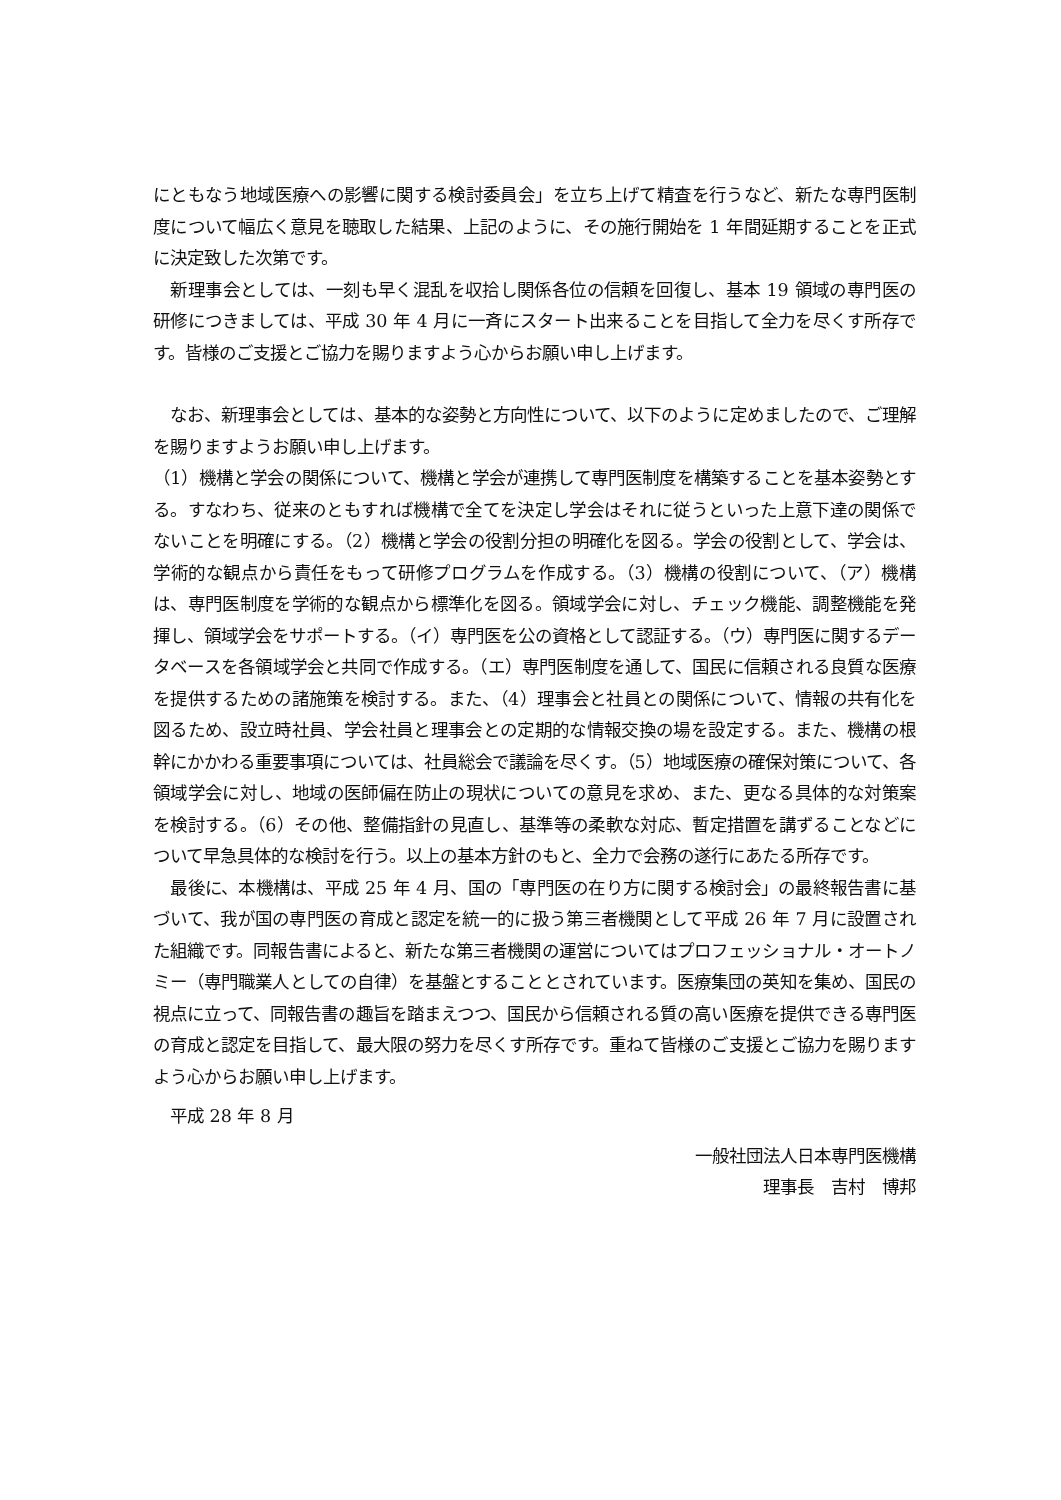にともなう地域医療への影響に関する検討委員会」を立ち上げて精査を行うなど、新たな専門医制度について幅広く意見を聴取した結果、上記のように、その施行開始を 1 年間延期することを正式に決定致した次第です。
　新理事会としては、一刻も早く混乱を収拾し関係各位の信頼を回復し、基本 19 領域の専門医の研修につきましては、平成 30 年 4 月に一斉にスタート出来ることを目指して全力を尽くす所存です。皆様のご支援とご協力を賜りますよう心からお願い申し上げます。
　なお、新理事会としては、基本的な姿勢と方向性について、以下のように定めましたので、ご理解を賜りますようお願い申し上げます。
（1）機構と学会の関係について、機構と学会が連携して専門医制度を構築することを基本姿勢とする。すなわち、従来のともすれば機構で全てを決定し学会はそれに従うといった上意下達の関係でないことを明確にする。（2）機構と学会の役割分担の明確化を図る。学会の役割として、学会は、学術的な観点から責任をもって研修プログラムを作成する。（3）機構の役割について、（ア）機構は、専門医制度を学術的な観点から標準化を図る。領域学会に対し、チェック機能、調整機能を発揮し、領域学会をサポートする。（イ）専門医を公の資格として認証する。（ウ）専門医に関するデータベースを各領域学会と共同で作成する。（エ）専門医制度を通して、国民に信頼される良質な医療を提供するための諸施策を検討する。また、（4）理事会と社員との関係について、情報の共有化を図るため、設立時社員、学会社員と理事会との定期的な情報交換の場を設定する。また、機構の根幹にかかわる重要事項については、社員総会で議論を尽くす。（5）地域医療の確保対策について、各領域学会に対し、地域の医師偏在防止の現状についての意見を求め、また、更なる具体的な対策案を検討する。（6）その他、整備指針の見直し、基準等の柔軟な対応、暫定措置を講ずることなどについて早急具体的な検討を行う。以上の基本方針のもと、全力で会務の遂行にあたる所存です。
　最後に、本機構は、平成 25 年 4 月、国の「専門医の在り方に関する検討会」の最終報告書に基づいて、我が国の専門医の育成と認定を統一的に扱う第三者機関として平成 26 年 7 月に設置された組織です。同報告書によると、新たな第三者機関の運営についてはプロフェッショナル・オートノミー（専門職業人としての自律）を基盤とすることとされています。医療集団の英知を集め、国民の視点に立って、同報告書の趣旨を踏まえつつ、国民から信頼される質の高い医療を提供できる専門医の育成と認定を目指して、最大限の努力を尽くす所存です。重ねて皆様のご支援とご協力を賜りますよう心からお願い申し上げます。
　平成 28 年 8 月
一般社団法人日本専門医機構
理事長　吉村　博邦